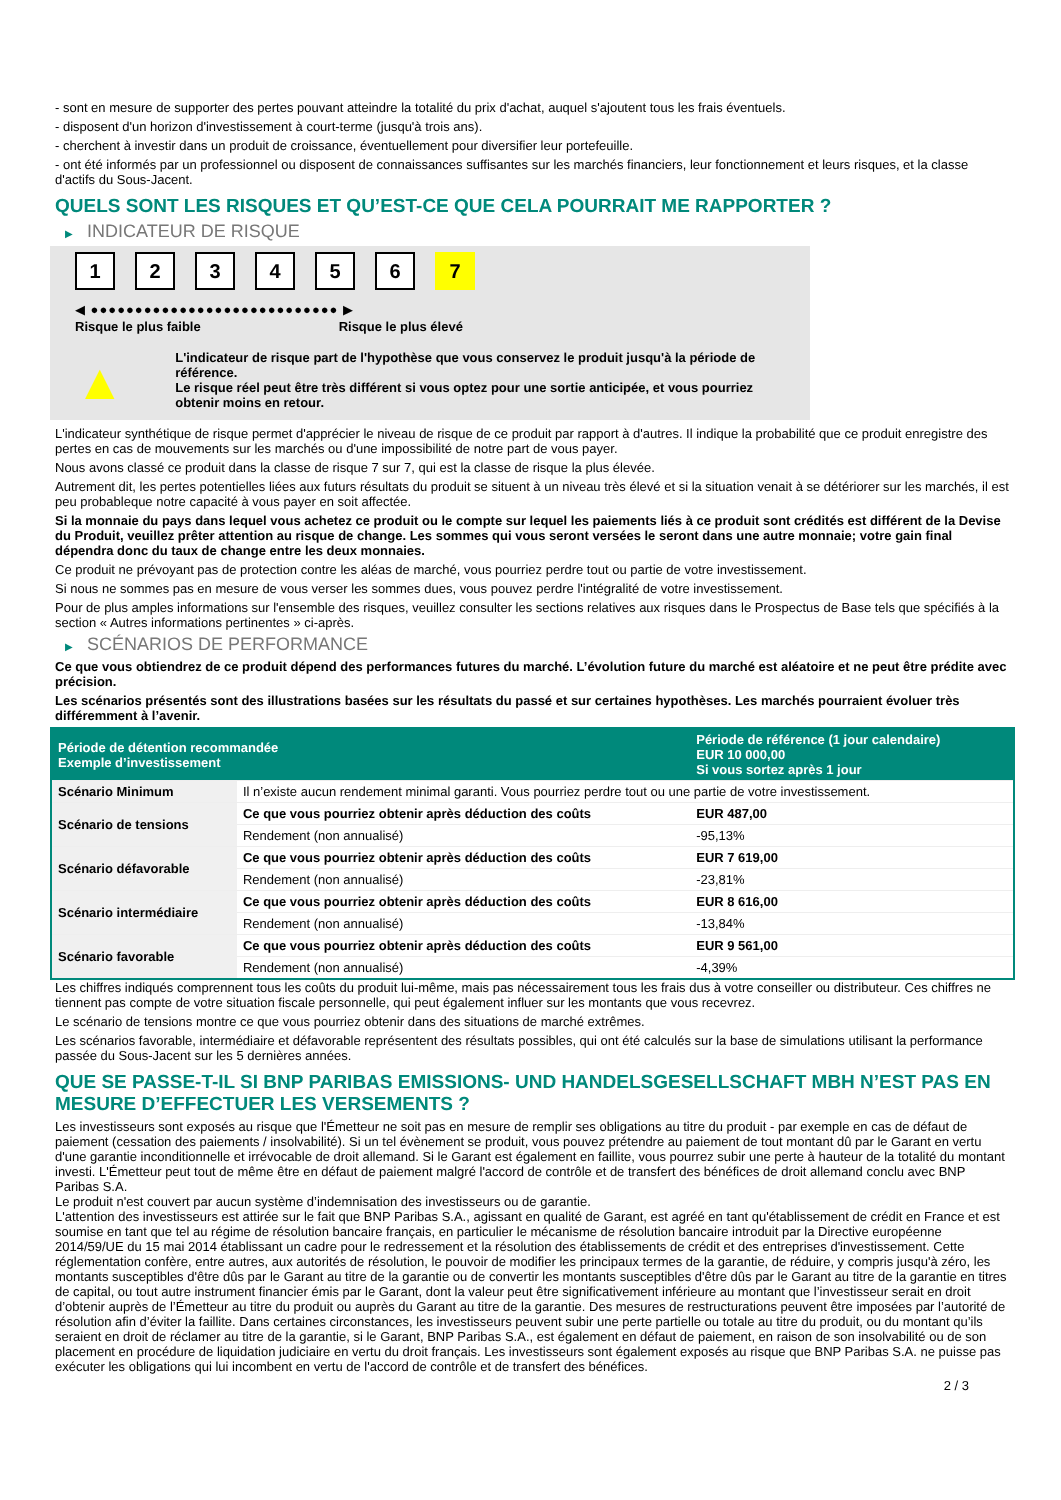- sont en mesure de supporter des pertes pouvant atteindre la totalité du prix d'achat, auquel s'ajoutent tous les frais éventuels.
- disposent d'un horizon d'investissement à court-terme (jusqu'à trois ans).
- cherchent à investir dans un produit de croissance, éventuellement pour diversifier leur portefeuille.
- ont été informés par un professionnel ou disposent de connaissances suffisantes sur les marchés financiers, leur fonctionnement et leurs risques, et la classe d'actifs du Sous-Jacent.
QUELS SONT LES RISQUES ET QU’EST-CE QUE CELA POURRAIT ME RAPPORTER ?
▶ INDICATEUR DE RISQUE
123456 7
◀ ●●●●●●●●●●●●●●●●●●●●●●●●●●●● ▶
Risque le plus faible Risque le plus élevé
▲
L'indicateur de risque part de l'hypothèse que vous conservez le produit jusqu'à la période de référence.
Le risque réel peut être très différent si vous optez pour une sortie anticipée, et vous pourriez obtenir moins en retour.
L'indicateur synthétique de risque permet d'apprécier le niveau de risque de ce produit par rapport à d'autres. Il indique la probabilité que ce produit enregistre des pertes en cas de mouvements sur les marchés ou d'une impossibilité de notre part de vous payer.
Nous avons classé ce produit dans la classe de risque 7 sur 7, qui est la classe de risque la plus élevée.
Autrement dit, les pertes potentielles liées aux futurs résultats du produit se situent à un niveau très élevé et si la situation venait à se détériorer sur les marchés, il est peu probableque notre capacité à vous payer en soit affectée.
Si la monnaie du pays dans lequel vous achetez ce produit ou le compte sur lequel les paiements liés à ce produit sont crédités est différent de la Devise du Produit, veuillez prêter attention au risque de change. Les sommes qui vous seront versées le seront dans une autre monnaie; votre gain final dépendra donc du taux de change entre les deux monnaies.
Ce produit ne prévoyant pas de protection contre les aléas de marché, vous pourriez perdre tout ou partie de votre investissement.
Si nous ne sommes pas en mesure de vous verser les sommes dues, vous pouvez perdre l'intégralité de votre investissement.
Pour de plus amples informations sur l'ensemble des risques, veuillez consulter les sections relatives aux risques dans le Prospectus de Base tels que spécifiés à la section « Autres informations pertinentes » ci-après.
▶ SCÉNARIOS DE PERFORMANCE
Ce que vous obtiendrez de ce produit dépend des performances futures du marché. L’évolution future du marché est aléatoire et ne peut être prédite avec précision.
Les scénarios présentés sont des illustrations basées sur les résultats du passé et sur certaines hypothèses. Les marchés pourraient évoluer très différemment à l’avenir.
| Période de détention recommandée Exemple d’investissement | | Période de référence (1 jour calendaire) EUR 10 000,00 Si vous sortez après 1 jour |
| --- | --- | --- |
| Scénario Minimum | Il n’existe aucun rendement minimal garanti. Vous pourriez perdre tout ou une partie de votre investissement. | |
| Scénario de tensions | Ce que vous pourriez obtenir après déduction des coûts | EUR 487,00 |
| | Rendement (non annualisé) | -95,13% |
| Scénario défavorable | Ce que vous pourriez obtenir après déduction des coûts | EUR 7 619,00 |
| | Rendement (non annualisé) | -23,81% |
| Scénario intermédiaire | Ce que vous pourriez obtenir après déduction des coûts | EUR 8 616,00 |
| | Rendement (non annualisé) | -13,84% |
| Scénario favorable | Ce que vous pourriez obtenir après déduction des coûts | EUR 9 561,00 |
| | Rendement (non annualisé) | -4,39% |
Les chiffres indiqués comprennent tous les coûts du produit lui-même, mais pas nécessairement tous les frais dus à votre conseiller ou distributeur. Ces chiffres ne tiennent pas compte de votre situation fiscale personnelle, qui peut également influer sur les montants que vous recevrez.
Le scénario de tensions montre ce que vous pourriez obtenir dans des situations de marché extrêmes.
Les scénarios favorable, intermédiaire et défavorable représentent des résultats possibles, qui ont été calculés sur la base de simulations utilisant la performance passée du Sous-Jacent sur les 5 dernières années.
QUE SE PASSE-T-IL SI BNP PARIBAS EMISSIONS- UND HANDELSGESELLSCHAFT MBH N’EST PAS EN MESURE D’EFFECTUER LES VERSEMENTS ?
Les investisseurs sont exposés au risque que l'Émetteur ne soit pas en mesure de remplir ses obligations au titre du produit - par exemple en cas de défaut de paiement (cessation des paiements / insolvabilité). Si un tel évènement se produit, vous pouvez prétendre au paiement de tout montant dû par le Garant en vertu d'une garantie inconditionnelle et irrévocable de droit allemand. Si le Garant est également en faillite, vous pourrez subir une perte à hauteur de la totalité du montant investi. L'Émetteur peut tout de même être en défaut de paiement malgré l'accord de contrôle et de transfert des bénéfices de droit allemand conclu avec BNP Paribas S.A.
Le produit n'est couvert par aucun système d’indemnisation des investisseurs ou de garantie.
L'attention des investisseurs est attirée sur le fait que BNP Paribas S.A., agissant en qualité de Garant, est agréé en tant qu'établissement de crédit en France et est soumise en tant que tel au régime de résolution bancaire français, en particulier le mécanisme de résolution bancaire introduit par la Directive européenne 2014/59/UE du 15 mai 2014 établissant un cadre pour le redressement et la résolution des établissements de crédit et des entreprises d'investissement. Cette réglementation confère, entre autres, aux autorités de résolution, le pouvoir de modifier les principaux termes de la garantie, de réduire, y compris jusqu'à zéro, les montants susceptibles d'être dûs par le Garant au titre de la garantie ou de convertir les montants susceptibles d'être dûs par le Garant au titre de la garantie en titres de capital, ou tout autre instrument financier émis par le Garant, dont la valeur peut être significativement inférieure au montant que l’investisseur serait en droit d’obtenir auprès de l’Émetteur au titre du produit ou auprès du Garant au titre de la garantie. Des mesures de restructurations peuvent être imposées par l’autorité de résolution afin d’éviter la faillite. Dans certaines circonstances, les investisseurs peuvent subir une perte partielle ou totale au titre du produit, ou du montant qu’ils seraient en droit de réclamer au titre de la garantie, si le Garant, BNP Paribas S.A., est également en défaut de paiement, en raison de son insolvabilité ou de son placement en procédure de liquidation judiciaire en vertu du droit français. Les investisseurs sont également exposés au risque que BNP Paribas S.A. ne puisse pas exécuter les obligations qui lui incombent en vertu de l'accord de contrôle et de transfert des bénéfices.
2 / 3